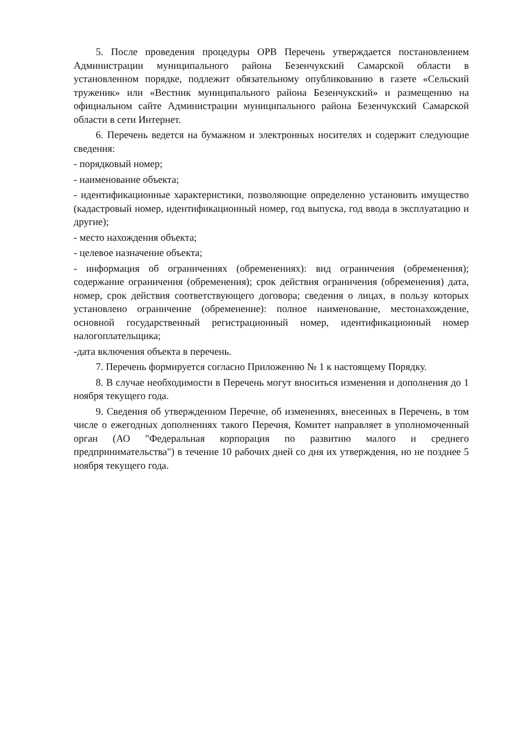5. После проведения процедуры ОРВ Перечень утверждается постановлением Администрации муниципального района Безенчукский Самарской области в установленном порядке, подлежит обязательному опубликованию в газете «Сельский труженик» или «Вестник муниципального района Безенчукский» и размещению на официальном сайте Администрации муниципального района Безенчукский Самарской области в сети Интернет.
6. Перечень ведется на бумажном и электронных носителях и содержит следующие сведения:
- порядковый номер;
- наименование объекта;
- идентификационные характеристики, позволяющие определенно установить имущество (кадастровый номер, идентификационный номер, год выпуска, год ввода в эксплуатацию и другие);
- место нахождения объекта;
- целевое назначение объекта;
- информация об ограничениях (обременениях): вид ограничения (обременения); содержание ограничения (обременения); срок действия ограничения (обременения) дата, номер, срок действия соответствующего договора; сведения о лицах, в пользу которых установлено ограничение (обременение): полное наименование, местонахождение, основной государственный регистрационный номер, идентификационный номер налогоплательщика;
-дата включения объекта в перечень.
7. Перечень формируется согласно Приложению № 1 к настоящему Порядку.
8. В случае необходимости в Перечень могут вноситься изменения и дополнения до 1 ноября текущего года.
9. Сведения об утвержденном Перечне, об изменениях, внесенных в Перечень, в том числе о ежегодных дополнениях такого Перечня, Комитет направляет в уполномоченный орган (АО "Федеральная корпорация по развитию малого и среднего предпринимательства") в течение 10 рабочих дней со дня их утверждения, но не позднее 5 ноября текущего года.